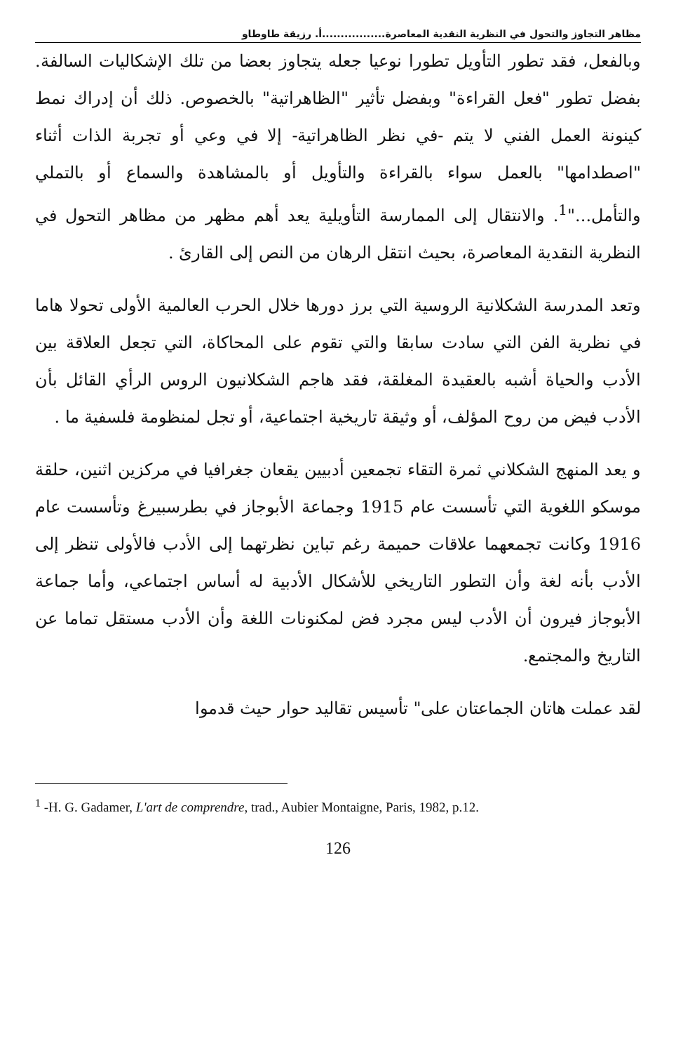مظاهر التجاوز والتحول في النظرية النقدية المعاصرة.................أ. رزيقة طاوطاو
وبالفعل، فقد تطور التأويل تطورا نوعيا جعله يتجاوز بعضا من تلك الإشكاليات السالفة. بفضل تطور "فعل القراءة" وبفضل تأثير "الظاهراتية" بالخصوص. ذلك أن إدراك نمط كينونة العمل الفني لا يتم -في نظر الظاهراتية- إلا في وعي أو تجربة الذات أثناء "اصطدامها" بالعمل سواء بالقراءة والتأويل أو بالمشاهدة والسماع أو بالتملي والتأمل..."<sup>1</sup>. والانتقال إلى الممارسة التأويلية يعد أهم مظهر من مظاهر التحول في النظرية النقدية المعاصرة، بحيث انتقل الرهان من النص إلى القارئ .
وتعد المدرسة الشكلانية الروسية التي برز دورها خلال الحرب العالمية الأولى تحولا هاما في نظرية الفن التي سادت سابقا والتي تقوم على المحاكاة، التي تجعل العلاقة بين الأدب والحياة أشبه بالعقيدة المغلقة، فقد هاجم الشكلانيون الروس الرأي القائل بأن الأدب فيض من روح المؤلف، أو وثيقة تاريخية اجتماعية، أو تجل لمنظومة فلسفية ما .
و يعد المنهج الشكلاني ثمرة التقاء تجمعين أدبيين يقعان جغرافيا في مركزين اثنين، حلقة موسكو اللغوية التي تأسست عام 1915 وجماعة الأبوجاز في بطرسبيرغ وتأسست عام 1916 وكانت تجمعهما علاقات حميمة رغم تباين نظرتهما إلى الأدب فالأولى تنظر إلى الأدب بأنه لغة وأن التطور التاريخي للأشكال الأدبية له أساس اجتماعي، وأما جماعة الأبوجاز فيرون أن الأدب ليس مجرد فض لمكنونات اللغة وأن الأدب مستقل تماما عن التاريخ والمجتمع.
لقد عملت هاتان الجماعتان على" تأسيس تقاليد حوار حيث قدموا
<sup>1</sup> -H. G. Gadamer, L'art de comprendre, trad., Aubier Montaigne, Paris, 1982, p.12.
126